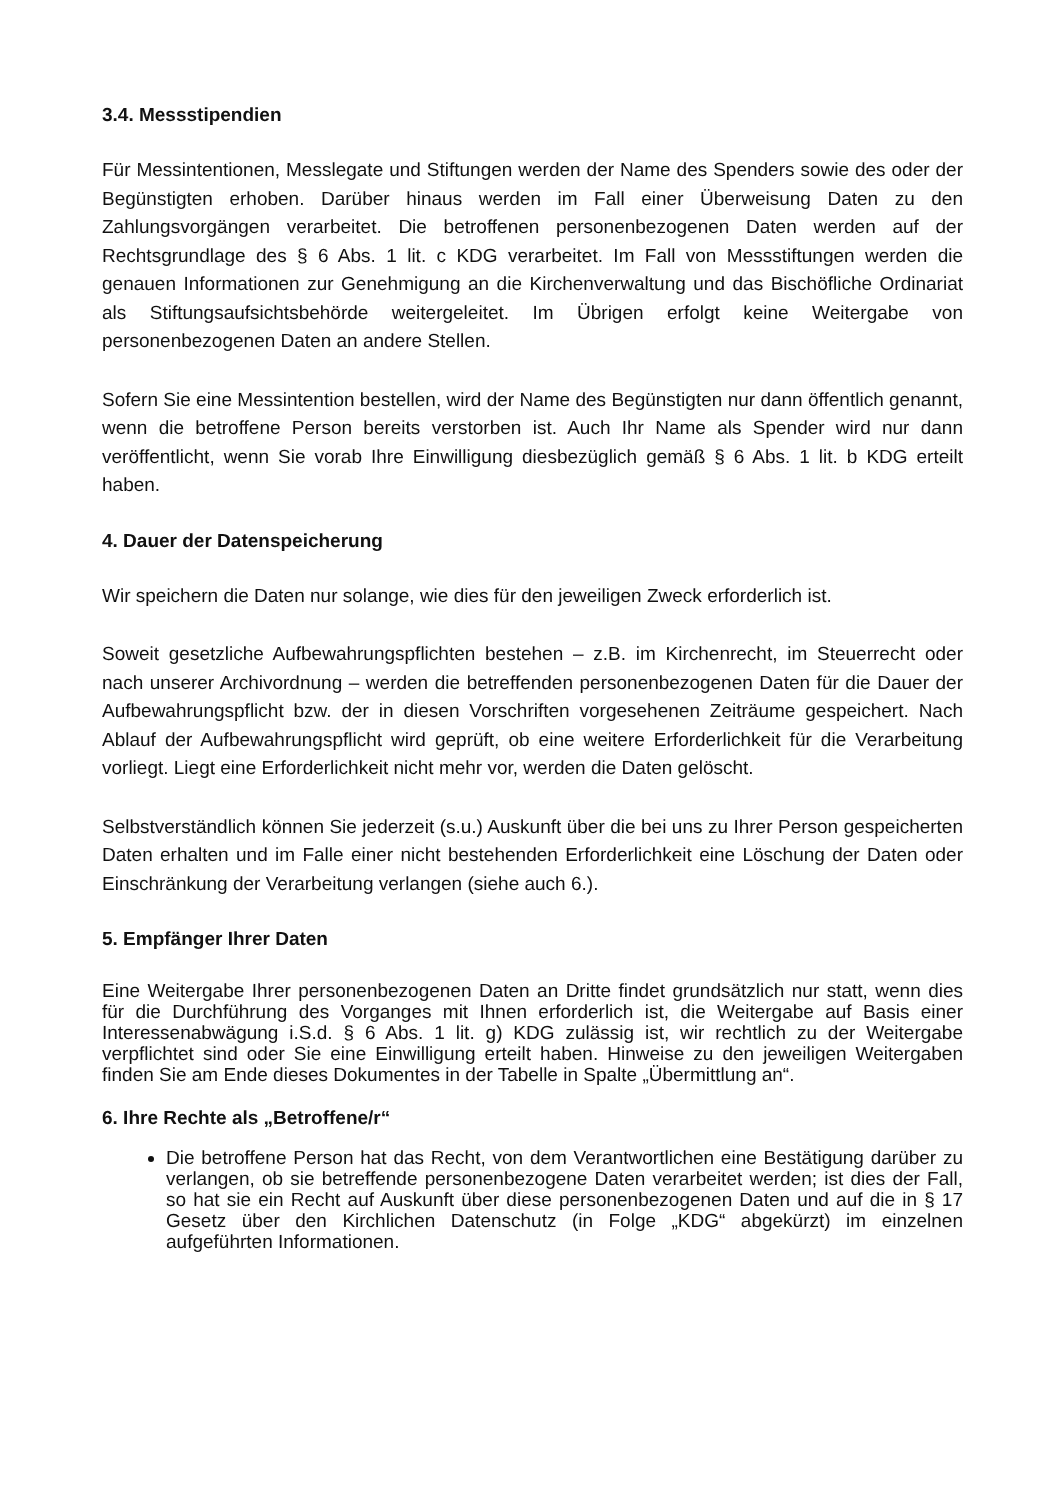3.4. Messstipendien
Für Messintentionen, Messlegate und Stiftungen werden der Name des Spenders sowie des oder der Begünstigten erhoben. Darüber hinaus werden im Fall einer Überweisung Daten zu den Zahlungsvorgängen verarbeitet. Die betroffenen personenbezogenen Daten werden auf der Rechtsgrundlage des § 6 Abs. 1 lit. c KDG verarbeitet. Im Fall von Messstiftungen werden die genauen Informationen zur Genehmigung an die Kirchenverwaltung und das Bischöfliche Ordinariat als Stiftungsaufsichtsbehörde weitergeleitet. Im Übrigen erfolgt keine Weitergabe von personenbezogenen Daten an andere Stellen.
Sofern Sie eine Messintention bestellen, wird der Name des Begünstigten nur dann öffentlich genannt, wenn die betroffene Person bereits verstorben ist. Auch Ihr Name als Spender wird nur dann veröffentlicht, wenn Sie vorab Ihre Einwilligung diesbezüglich gemäß § 6 Abs. 1 lit. b KDG erteilt haben.
4. Dauer der Datenspeicherung
Wir speichern die Daten nur solange, wie dies für den jeweiligen Zweck erforderlich ist.
Soweit gesetzliche Aufbewahrungspflichten bestehen – z.B. im Kirchenrecht, im Steuerrecht oder nach unserer Archivordnung – werden die betreffenden personenbezogenen Daten für die Dauer der Aufbewahrungspflicht bzw. der in diesen Vorschriften vorgesehenen Zeiträume gespeichert. Nach Ablauf der Aufbewahrungspflicht wird geprüft, ob eine weitere Erforderlichkeit für die Verarbeitung vorliegt. Liegt eine Erforderlichkeit nicht mehr vor, werden die Daten gelöscht.
Selbstverständlich können Sie jederzeit (s.u.) Auskunft über die bei uns zu Ihrer Person gespeicherten Daten erhalten und im Falle einer nicht bestehenden Erforderlichkeit eine Löschung der Daten oder Einschränkung der Verarbeitung verlangen (siehe auch 6.).
5. Empfänger Ihrer Daten
Eine Weitergabe Ihrer personenbezogenen Daten an Dritte findet grundsätzlich nur statt, wenn dies für die Durchführung des Vorganges mit Ihnen erforderlich ist, die Weitergabe auf Basis einer Interessenabwägung i.S.d. § 6 Abs. 1 lit. g) KDG zulässig ist, wir rechtlich zu der Weitergabe verpflichtet sind oder Sie eine Einwilligung erteilt haben. Hinweise zu den jeweiligen Weitergaben finden Sie am Ende dieses Dokumentes in der Tabelle in Spalte „Übermittlung an“.
6. Ihre Rechte als „Betroffene/r“
Die betroffene Person hat das Recht, von dem Verantwortlichen eine Bestätigung darüber zu verlangen, ob sie betreffende personenbezogene Daten verarbeitet werden; ist dies der Fall, so hat sie ein Recht auf Auskunft über diese personenbezogenen Daten und auf die in § 17 Gesetz über den Kirchlichen Datenschutz (in Folge „KDG“ abgekürzt) im einzelnen aufgeführten Informationen.